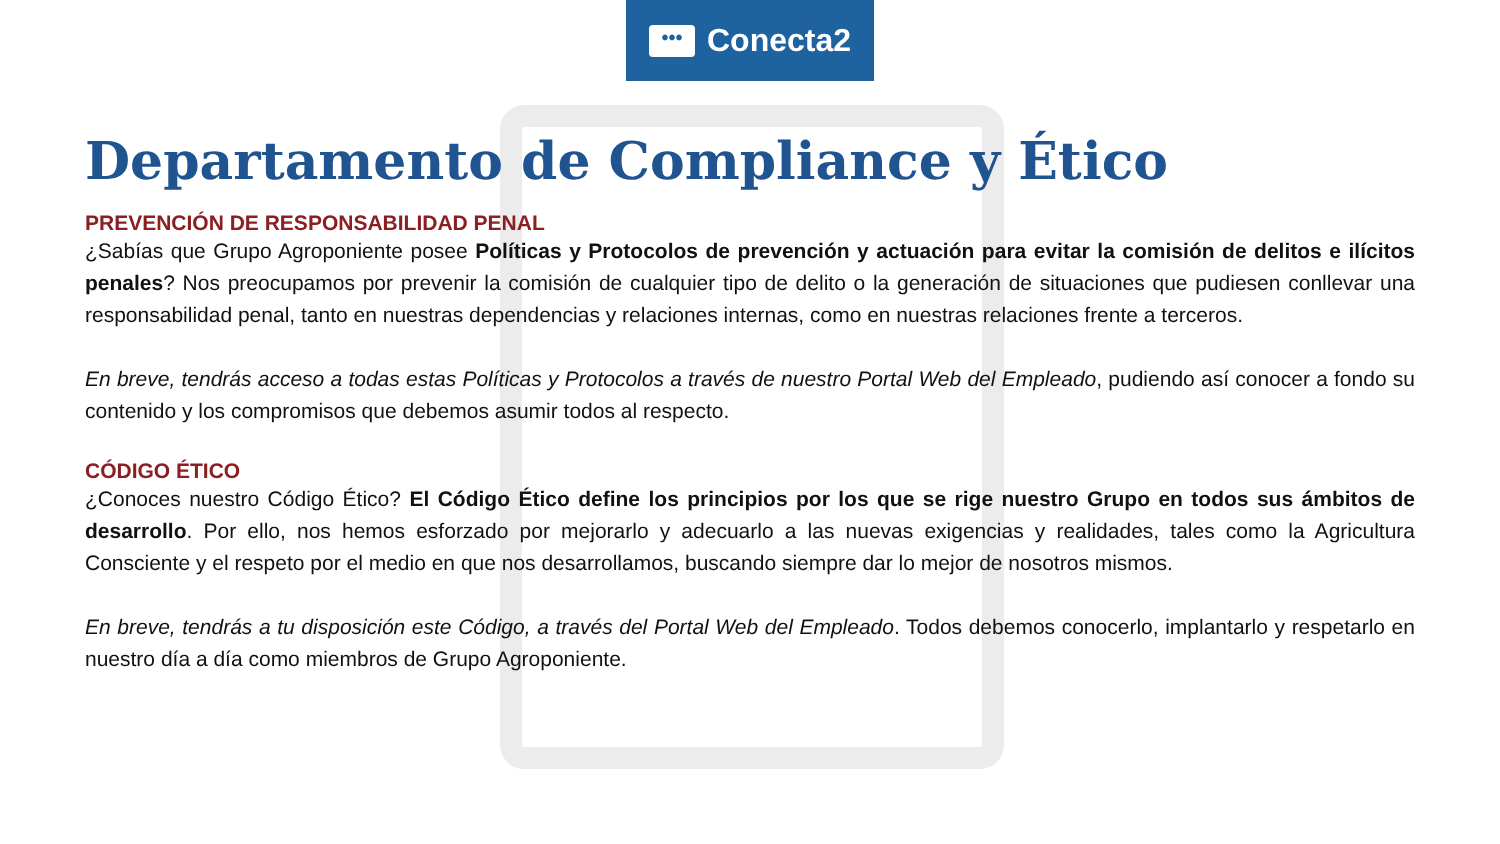•••
Conecta2
Departamento de Compliance y Ético
PREVENCIÓN DE RESPONSABILIDAD PENAL
¿Sabías que Grupo Agroponiente posee Políticas y Protocolos de prevención y actuación para evitar la comisión de delitos e ilícitos penales? Nos preocupamos por prevenir la comisión de cualquier tipo de delito o la generación de situaciones que pudiesen conllevar una responsabilidad penal, tanto en nuestras dependencias y relaciones internas, como en nuestras relaciones frente a terceros.
En breve, tendrás acceso a todas estas Políticas y Protocolos a través de nuestro Portal Web del Empleado, pudiendo así conocer a fondo su contenido y los compromisos que debemos asumir todos al respecto.
CÓDIGO ÉTICO
¿Conoces nuestro Código Ético? El Código Ético define los principios por los que se rige nuestro Grupo en todos sus ámbitos de desarrollo. Por ello, nos hemos esforzado por mejorarlo y adecuarlo a las nuevas exigencias y realidades, tales como la Agricultura Consciente y el respeto por el medio en que nos desarrollamos, buscando siempre dar lo mejor de nosotros mismos.
En breve, tendrás a tu disposición este Código, a través del Portal Web del Empleado. Todos debemos conocerlo, implantarlo y respetarlo en nuestro día a día como miembros de Grupo Agroponiente.